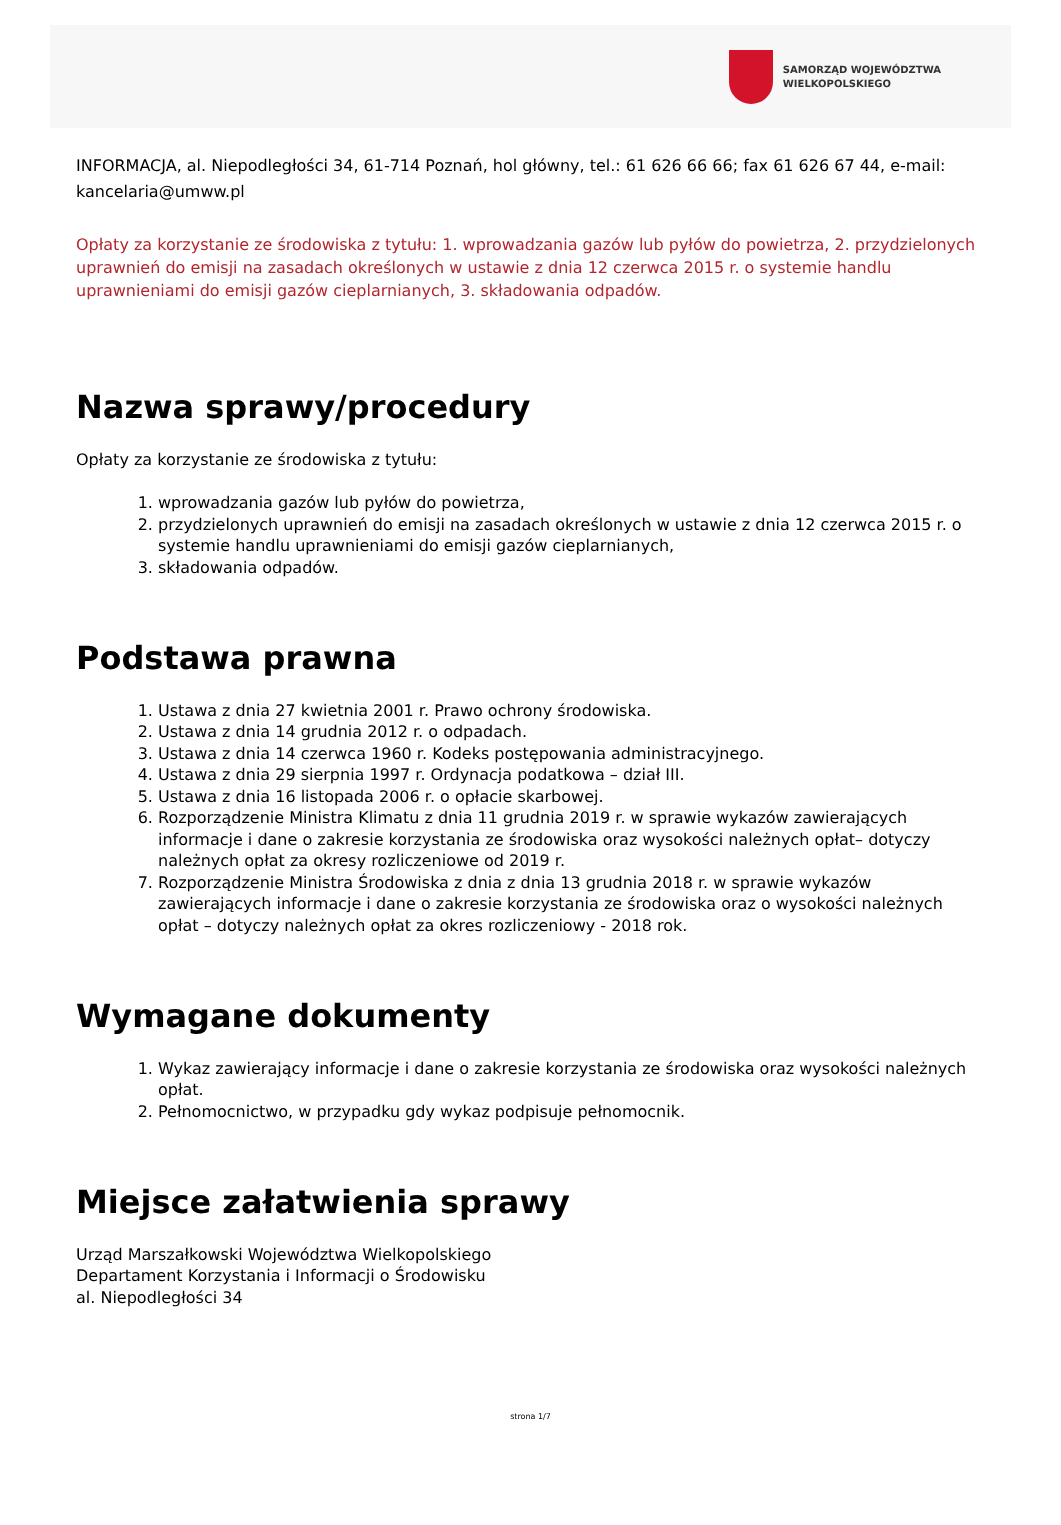SAMORZĄD WOJEWÓDZTWA
WIELKOPOLSKIEGO
INFORMACJA, al. Niepodległości 34, 61-714 Poznań, hol główny, tel.: 61 626 66 66; fax 61 626 67 44, e-mail: kancelaria@umww.pl
Opłaty za korzystanie ze środowiska z tytułu: 1. wprowadzania gazów lub pyłów do powietrza, 2. przydzielonych uprawnień do emisji na zasadach określonych w ustawie z dnia 12 czerwca 2015 r. o systemie handlu uprawnieniami do emisji gazów cieplarnianych, 3. składowania odpadów.
Nazwa sprawy/procedury
Opłaty za korzystanie ze środowiska z tytułu:
1. wprowadzania gazów lub pyłów do powietrza,
2. przydzielonych uprawnień do emisji na zasadach określonych w ustawie z dnia 12 czerwca 2015 r. o systemie handlu uprawnieniami do emisji gazów cieplarnianych,
3. składowania odpadów.
Podstawa prawna
1. Ustawa z dnia 27 kwietnia 2001 r. Prawo ochrony środowiska.
2. Ustawa z dnia 14 grudnia 2012 r. o odpadach.
3. Ustawa z dnia 14 czerwca 1960 r. Kodeks postępowania administracyjnego.
4. Ustawa z dnia 29 sierpnia 1997 r. Ordynacja podatkowa – dział III.
5. Ustawa z dnia 16 listopada 2006 r. o opłacie skarbowej.
6. Rozporządzenie Ministra Klimatu z dnia 11 grudnia 2019 r. w sprawie wykazów zawierających informacje i dane o zakresie korzystania ze środowiska oraz wysokości należnych opłat– dotyczy należnych opłat za okresy rozliczeniowe od 2019 r.
7. Rozporządzenie Ministra Środowiska z dnia z dnia 13 grudnia 2018 r. w sprawie wykazów zawierających informacje i dane o zakresie korzystania ze środowiska oraz o wysokości należnych opłat – dotyczy należnych opłat za okres rozliczeniowy - 2018 rok.
Wymagane dokumenty
1. Wykaz zawierający informacje i dane o zakresie korzystania ze środowiska oraz wysokości należnych opłat.
2. Pełnomocnictwo, w przypadku gdy wykaz podpisuje pełnomocnik.
Miejsce załatwienia sprawy
Urząd Marszałkowski Województwa Wielkopolskiego
Departament Korzystania i Informacji o Środowisku
al. Niepodległości 34
strona 1/7